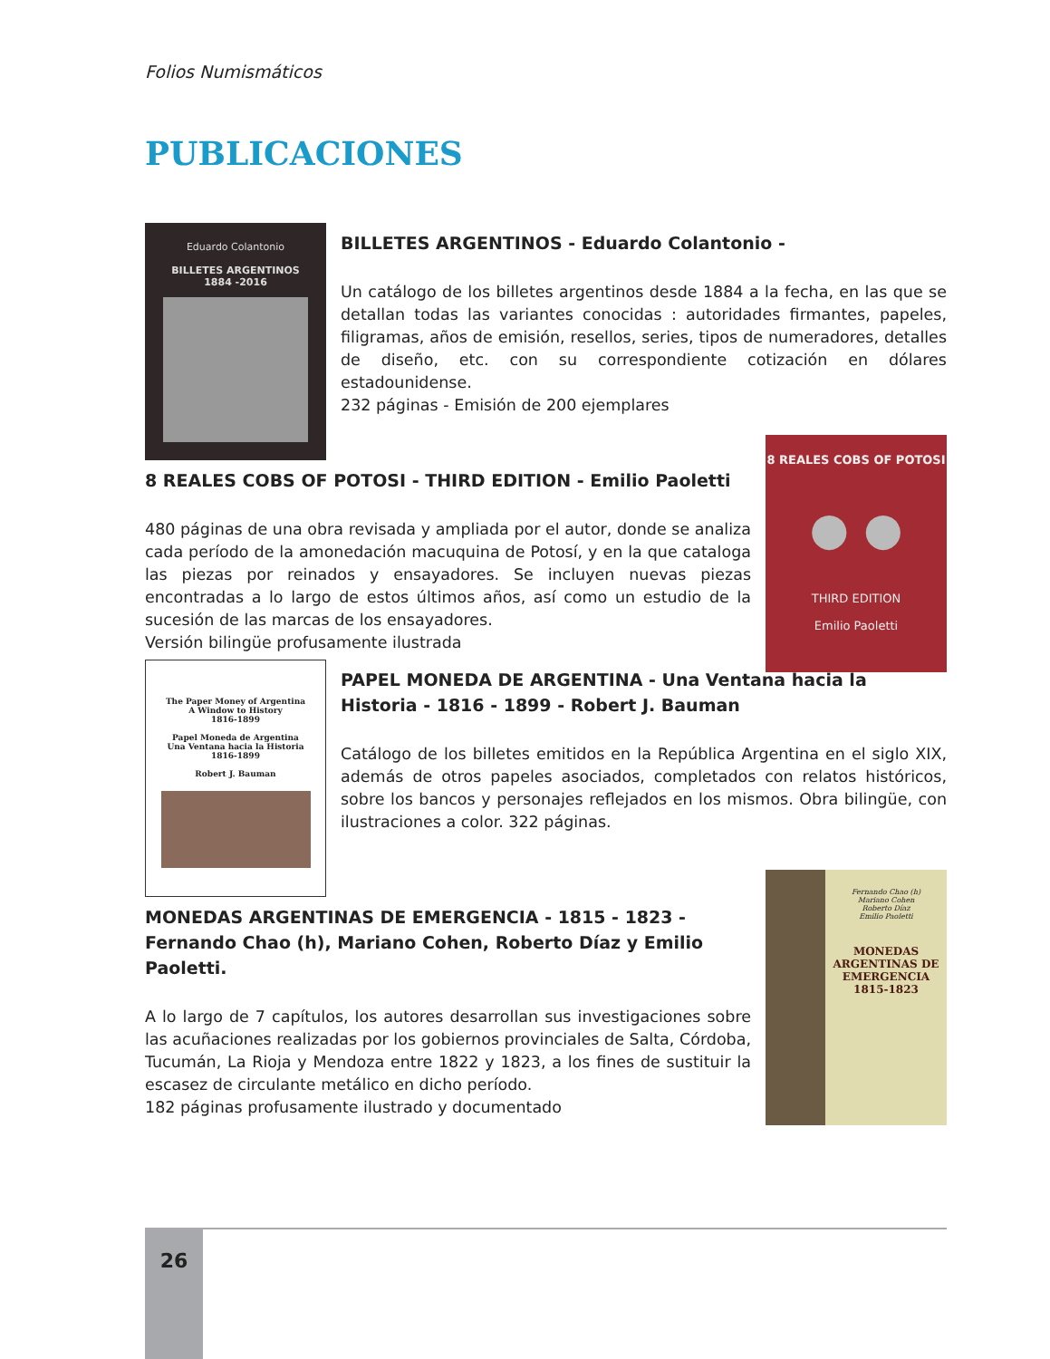Folios Numismáticos
PUBLICACIONES
Eduardo Colantonio
BILLETES ARGENTINOS
1884 -2016
BILLETES ARGENTINOS - Eduardo Colantonio -
Un catálogo de los billetes argentinos desde 1884 a la fecha, en las que se detallan todas las variantes conocidas : autoridades firmantes, papeles, filigramas, años de emisión, resellos, series, tipos de numeradores, detalles de diseño, etc. con su correspondiente cotización en dólares estadounidense.
232 páginas - Emisión de 200 ejemplares
8 REALES COBS OF POTOSI
● ●
THIRD EDITION
Emilio Paoletti
8 REALES COBS OF POTOSI - THIRD EDITION - Emilio Paoletti
480 páginas de una obra revisada y ampliada por el autor, donde se analiza cada período de la amonedación macuquina de Potosí, y en la que cataloga las piezas por reinados y ensayadores. Se incluyen nuevas piezas encontradas a lo largo de estos últimos años, así como un estudio de la sucesión de las marcas de los ensayadores.
Versión bilingüe profusamente ilustrada
The Paper Money of Argentina
A Window to History
1816-1899
Papel Moneda de Argentina
Una Ventana hacia la Historia
1816-1899
Robert J. Bauman
PAPEL MONEDA DE ARGENTINA - Una Ventana hacia la Historia - 1816 - 1899 - Robert J. Bauman
Catálogo de los billetes emitidos en la República Argentina en el siglo XIX, además de otros papeles asociados, completados con relatos históricos, sobre los bancos y personajes reflejados en los mismos. Obra bilingüe, con ilustraciones a color. 322 páginas.
Fernando Chao (h)
Mariano Cohen
Roberto Díaz
Emilio Paoletti
MONEDAS ARGENTINAS DE EMERGENCIA
1815-1823
MONEDAS ARGENTINAS DE EMERGENCIA - 1815 - 1823 - Fernando Chao (h), Mariano Cohen, Roberto Díaz y Emilio Paoletti.
A lo largo de 7 capítulos, los autores desarrollan sus investigaciones sobre las acuñaciones realizadas por los gobiernos provinciales de Salta, Córdoba, Tucumán, La Rioja y Mendoza entre 1822 y 1823, a los fines de sustituir la escasez de circulante metálico en dicho período.
182 páginas profusamente ilustrado y documentado
26